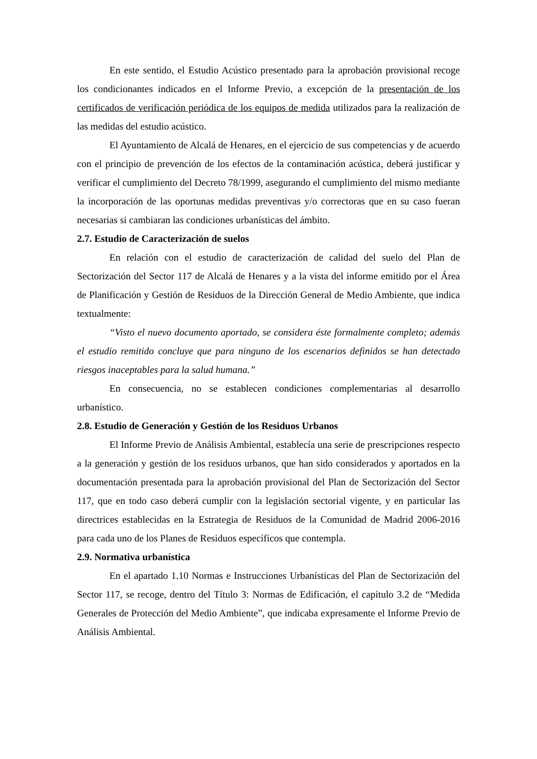En este sentido, el Estudio Acústico presentado para la aprobación provisional recoge los condicionantes indicados en el Informe Previo, a excepción de la presentación de los certificados de verificación periódica de los equipos de medida utilizados para la realización de las medidas del estudio acústico.
El Ayuntamiento de Alcalá de Henares, en el ejercicio de sus competencias y de acuerdo con el principio de prevención de los efectos de la contaminación acústica, deberá justificar y verificar el cumplimiento del Decreto 78/1999, asegurando el cumplimiento del mismo mediante la incorporación de las oportunas medidas preventivas y/o correctoras que en su caso fueran necesarias si cambiaran las condiciones urbanísticas del ámbito.
2.7. Estudio de Caracterización de suelos
En relación con el estudio de caracterización de calidad del suelo del Plan de Sectorización del Sector 117 de Alcalá de Henares y a la vista del informe emitido por el Área de Planificación y Gestión de Residuos de la Dirección General de Medio Ambiente, que indica textualmente:
“Visto el nuevo documento aportado, se considera éste formalmente completo; además el estudio remitido concluye que para ninguno de los escenarios definidos se han detectado riesgos inaceptables para la salud humana.”
En consecuencia, no se establecen condiciones complementarias al desarrollo urbanístico.
2.8. Estudio de Generación y Gestión de los Residuos Urbanos
El Informe Previo de Análisis Ambiental, establecía una serie de prescripciones respecto a la generación y gestión de los residuos urbanos, que han sido considerados y aportados en la documentación presentada para la aprobación provisional del Plan de Sectorización del Sector 117, que en todo caso deberá cumplir con la legislación sectorial vigente, y en particular las directrices establecidas en la Estrategia de Residuos de la Comunidad de Madrid 2006-2016 para cada uno de los Planes de Residuos específicos que contempla.
2.9. Normativa urbanística
En el apartado 1.10 Normas e Instrucciones Urbanísticas del Plan de Sectorización del Sector 117, se recoge, dentro del Título 3: Normas de Edificación, el capítulo 3.2 de “Medida Generales de Protección del Medio Ambiente”, que indicaba expresamente el Informe Previo de Análisis Ambiental.